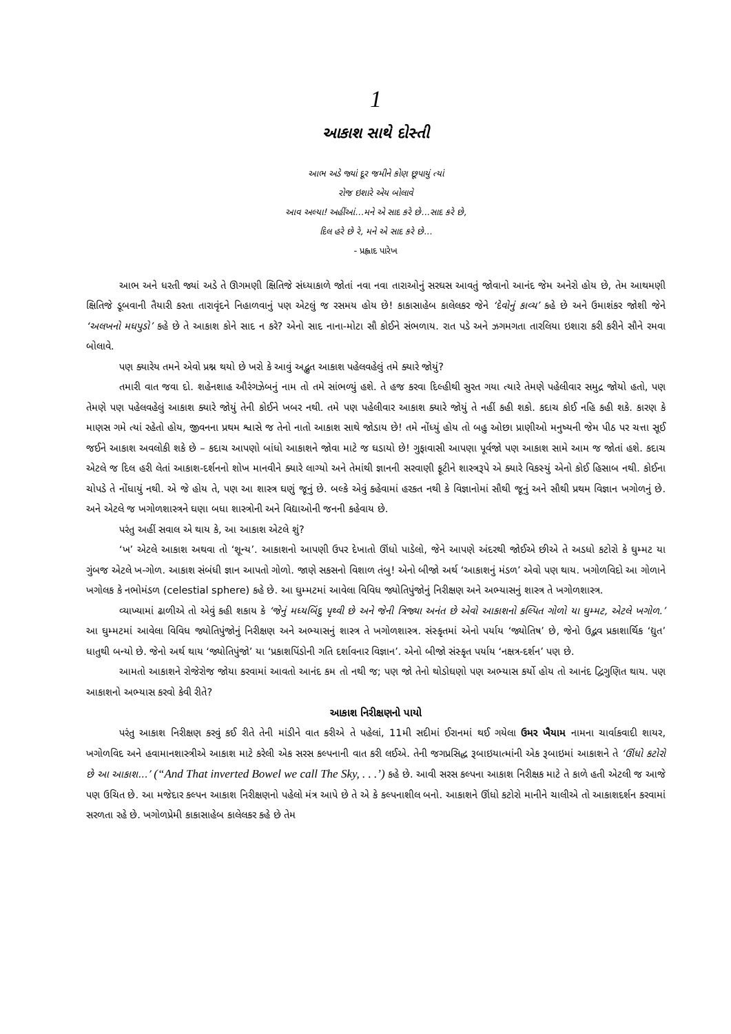1
આકાશ સાથે દોસ્તી
આભ અડે જ્યાં દૂર જમીને કોણ છૂપાયું ત્યાં
રોજ ઇશારે એય બોલાવે
આવ અલ્યા! અહીંઆં...મને એ સાદ કરે છે...સાદ કરે છે,
દિલ હરે છે રે, મને એ સાદ કરે છે...
- પ્રહ્લાદ પારેખ
આભ અને ધરતી જ્યાં અડે તે ઊગમણી ક્ષિતિજે સંધ્યાકાળે જોતાં નવા નવા તારાઓનું સરઘસ આવતું જોવાનો આનંદ જેમ અનેરો હોય છે, તેમ આથમણી ક્ષિતિજે ડૂબવાની તૈયારી કરતા તારાવૃંદને નિહાળવાનું પણ એટલું જ રસમય હોય છે! કાકાસાહેબ કાલેલકર જેને ‘દેવોનું કાવ્ય’ કહે છે અને ઉમાશંકર જોશી જેને ‘અલખનો મધપુડો’ કહે છે તે આકાશ કોને સાદ ન કરે? એનો સાદ નાના-મોટા સૌ કોઈને સંભળાય. રાત પડે અને ઝગમગતા તારલિયા ઇશારા કરી કરીને સૌને રમવા બોલાવે.
પણ ક્યારેય તમને એવો પ્રશ્ન થયો છે ખરો કે આવું અદ્ભુત આકાશ પહેલવહેલું તમે ક્યારે જોયું?
તમારી વાત જવા દો. શહેનશાહ ઔરંગઝેબનું નામ તો તમે સાંભળ્યું હશે. તે હજ કરવા દિલ્હીથી સુરત ગયા ત્યારે તેમણે પહેલીવાર સમુદ્ર જોયો હતો, પણ તેમણે પણ પહેલવહેલું આકાશ ક્યારે જોયું તેની કોઈને ખબર નથી. તમે પણ પહેલીવાર આકાશ ક્યારે જોયું તે નહીં કહી શકો. કદાચ કોઈ નહિ કહી શકે. કારણ કે માણસ ગમે ત્યાં રહેતો હોય, જીવનના પ્રથમ શ્વાસે જ તેનો નાતો આકાશ સાથે જોડાય છે! તમે નોંધ્યું હોય તો બહુ ઓછા પ્રાણીઓ મનુષ્યની જેમ પીઠ પર ચત્તા સૂઈ જઈને આકાશ અવલોકી શકે છે – કદાચ આપણો બાંધો આકાશને જોવા માટે જ ઘડાયો છે! ગુફાવાસી આપણા પૂર્વજો પણ આકાશ સામે આમ જ જોતાં હશે. કદાચ એટલે જ દિલ હરી લેતાં આકાશ-દર્શનનો શોખ માનવીને ક્યારે લાગ્યો અને તેમાંથી જ્ઞાનની સરવાણી ફૂટીને શાસ્ત્રરૂપે એ ક્યારે વિકસ્યું એનો કોઈ હિસાબ નથી. કોઈના ચોપડે તે નોંધાયું નથી. એ જે હોય તે, પણ આ શાસ્ત્ર ઘણું જૂનું છે. બલ્કે એવું કહેવામાં હરકત નથી કે વિજ્ઞાનોમાં સૌથી જૂનું અને સૌથી પ્રથમ વિજ્ઞાન ખગોળનું છે. અને એટલે જ ખગોળશાસ્ત્રને ઘણા બધા શાસ્ત્રોની અને વિદ્યાઓની જનની કહેવાય છે.
પરંતુ અહીં સવાલ એ થાય કે, આ આકાશ એટલે શું?
‘ખ’ એટલે આકાશ અથવા તો ‘શૂન્ય’. આકાશનો આપણી ઉપર દેખાતો ઊંધો પાડેલો, જેને આપણે અંદરથી જોઈએ છીએ તે અડધો કટોરો કે ઘુમ્મટ યા ગુંબજ એટલે ખ-ગોળ. આકાશ સંબંધી જ્ઞાન આપતો ગોળો. જાણે સકસનો વિશાળ તંબુ! એનો બીજો અર્થ ‘આકાશનું મંડળ’ એવો પણ થાય. ખગોળવિદો આ ગોળાને ખગોલક કે નભોમંડળ (celestial sphere) કહે છે. આ ઘુમ્મટમાં આવેલા વિવિધ જ્યોતિપુંજોનું નિરીક્ષણ અને અભ્યાસનું શાસ્ત્ર તે ખગોળશાસ્ત્ર.
વ્યાખ્યામાં ઢાળીએ તો એવું કહી શકાય કે ‘જેનું મધ્યબિંદુ પૃથ્વી છે અને જેની ત્રિજ્યા અનંત છે એવો આકાશનો કલ્પિત ગોળો યા ઘુમ્મટ, એટલે ખગોળ.’ આ ઘુમ્મટમાં આવેલા વિવિધ જ્યોતિપુંજોનું નિરીક્ષણ અને અભ્યાસનું શાસ્ત્ર તે ખગોળશાસ્ત્ર. સંસ્કૃતમાં એનો પર્યાય ‘જ્યોતિષ’ છે, જેનો ઉદ્ભવ પ્રકાશાર્થિક ‘દ્યુત’ ધાતુથી બન્યો છે. જેનો અર્થ થાય ‘જ્યોતિપુંજો’ યા ‘પ્રકાશપિંડોની ગતિ દર્શાવનાર વિજ્ઞાન’. એનો બીજો સંસ્કૃત પર્યાય ‘નક્ષત્ર-દર્શન’ પણ છે.
આમતો આકાશને રોજેરોજ જોયા કરવામાં આવતો આનંદ કમ તો નથી જ; પણ જો તેનો થોડોઘણો પણ અભ્યાસ કર્યો હોય તો આનંદ દ્વિગુણિત થાય. પણ આકાશનો અભ્યાસ કરવો કેવી રીતે?
આકાશ નિરીક્ષણનો પાયો
પરંતુ આકાશ નિરીક્ષણ કરવું કઈ રીતે તેની માંડીને વાત કરીએ તે પહેલાં, 11મી સદીમાં ઈરાનમાં થઈ ગયેલા ઉમર ખૈયામ નામના ચાર્વાકવાદી શાયર, ખગોળવિદ અને હવામાનશાસ્ત્રીએ આકાશ માટે કરેલી એક સરસ કલ્પનાની વાત કરી લઈએ. તેની જગપ્રસિદ્ધ રૂબાઇયાત્માંની એક રૂબાઇમાં આકાશને તે ‘ઊંધો કટોરો છે આ આકાશ...’ (“And That inverted Bowel we call The Sky, . . .’) કહે છે. આવી સરસ કલ્પના આકાશ નિરીક્ષક માટે તે કાળે હતી એટલી જ આજે પણ ઉચિત છે. આ મજેદાર કલ્પન આકાશ નિરીક્ષણનો પહેલો મંત્ર આપે છે તે એ કે કલ્પનાશીલ બનો. આકાશને ઊંધો કટોરો માનીને ચાલીએ તો આકાશદર્શન કરવામાં સરળતા રહે છે. ખગોળપ્રેમી કાકાસાહેબ કાલેલકર કહે છે તેમ